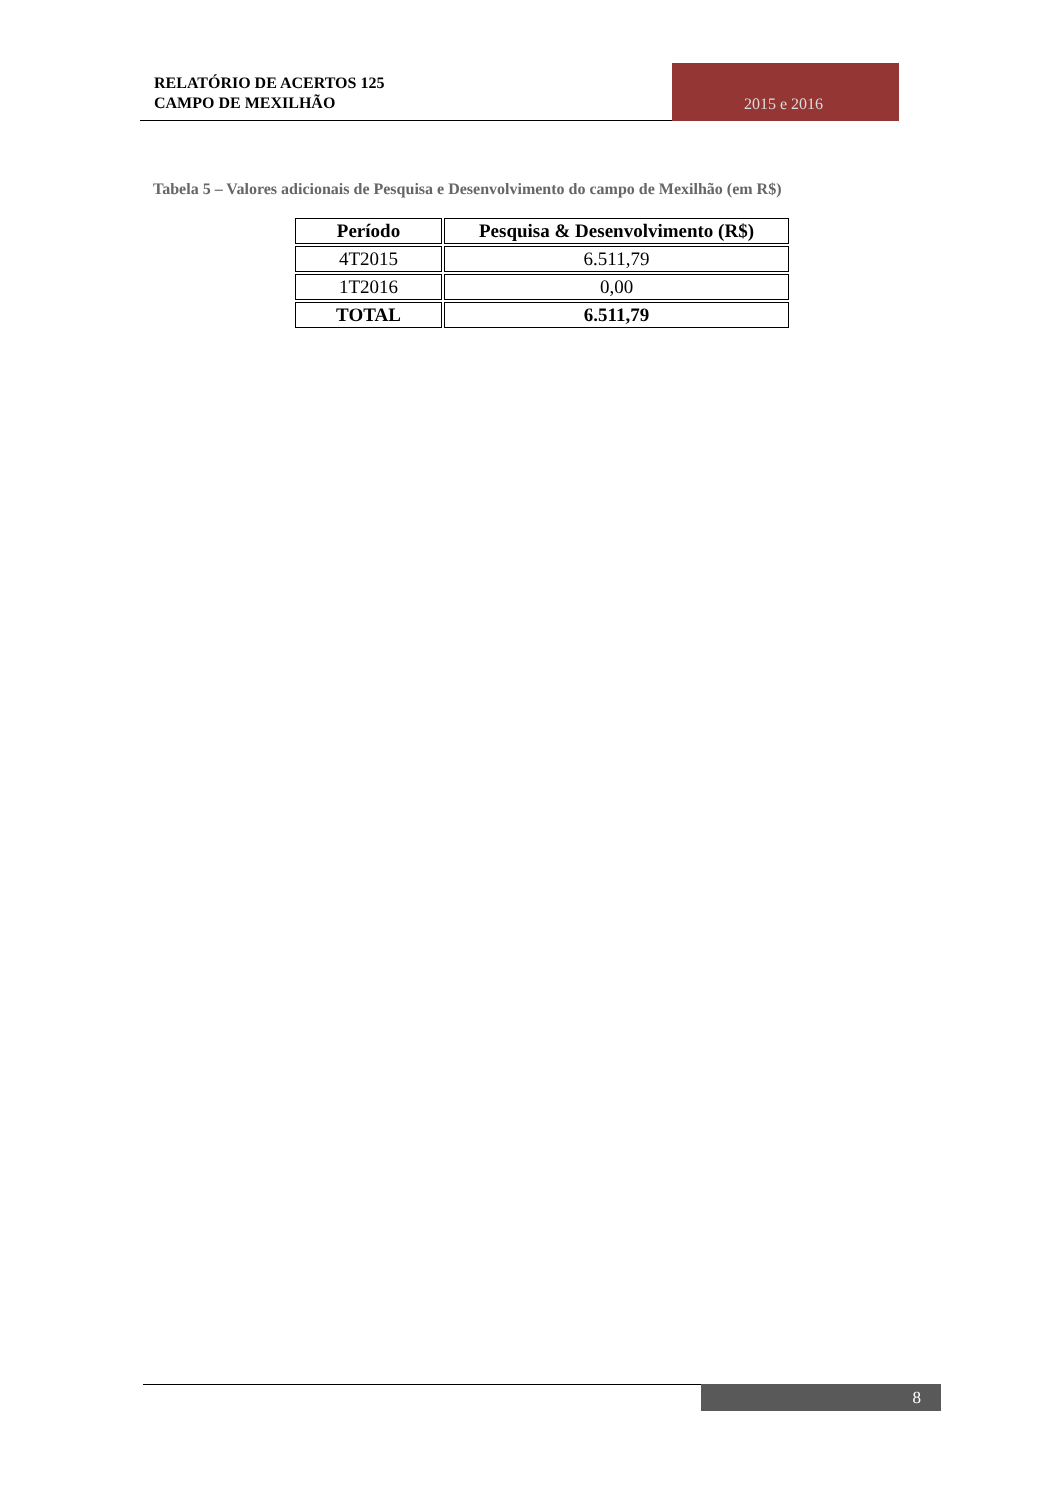RELATÓRIO DE ACERTOS 125
CAMPO DE MEXILHÃO
2015 e 2016
Tabela 5 – Valores adicionais de Pesquisa e Desenvolvimento do campo de Mexilhão (em R$)
| Período | Pesquisa & Desenvolvimento (R$) |
| --- | --- |
| 4T2015 | 6.511,79 |
| 1T2016 | 0,00 |
| TOTAL | 6.511,79 |
8